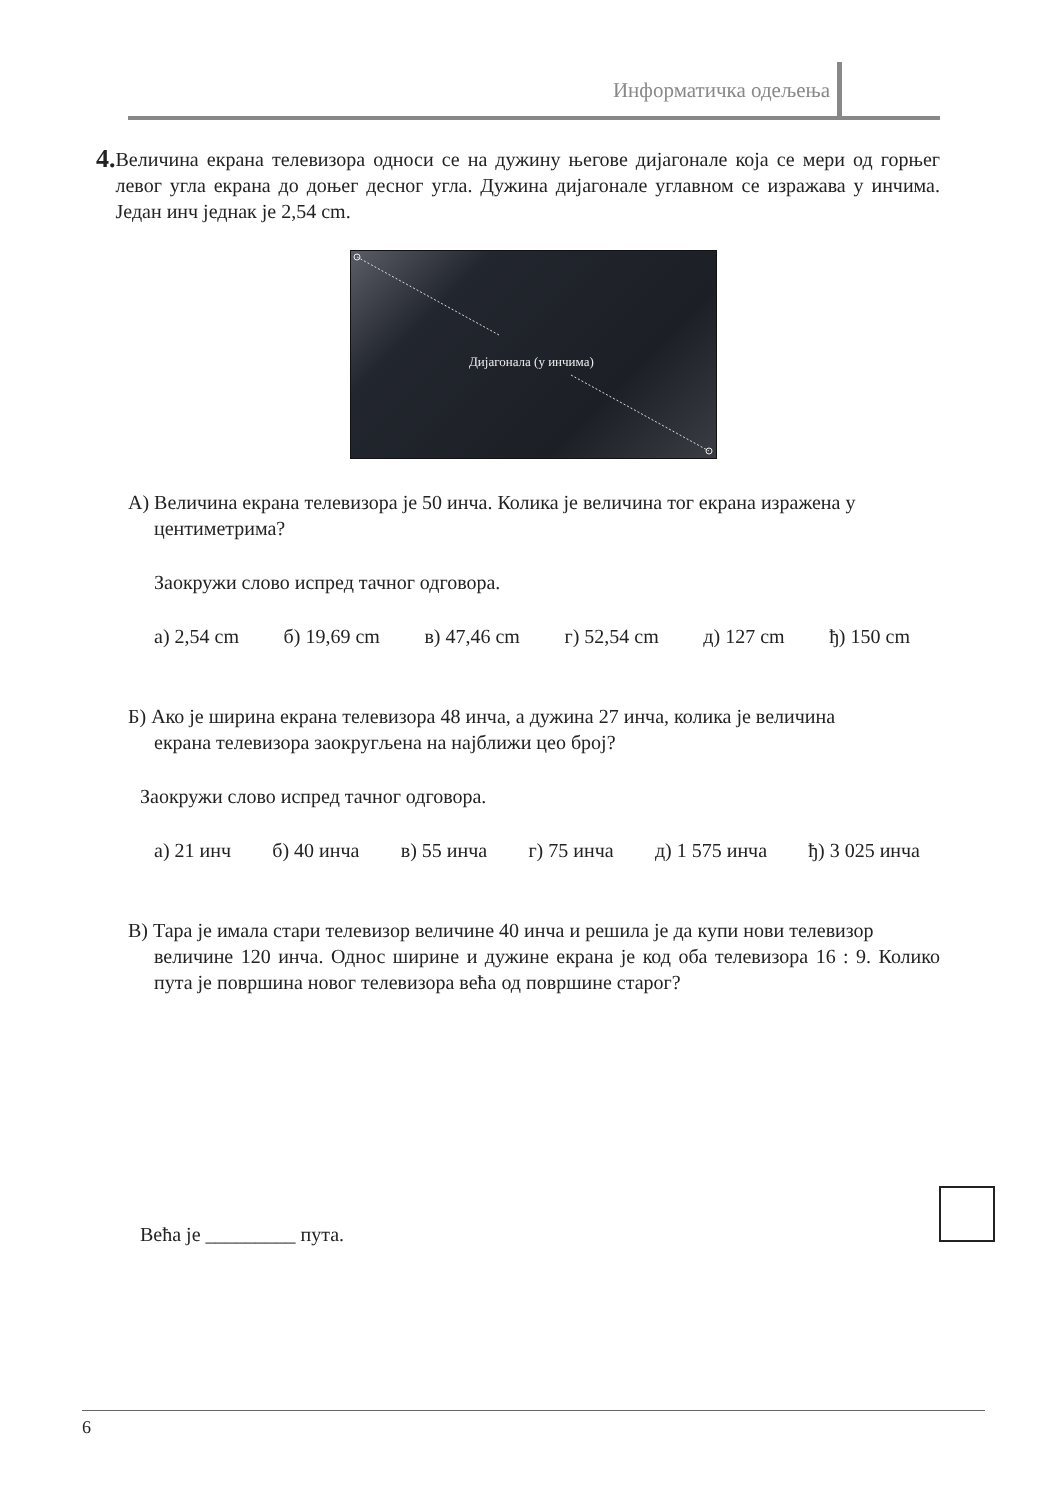Информатичка одељења
4.
Величина екрана телевизора односи се на дужину његове дијагонале која се мери од горњег левог угла екрана до доњег десног угла. Дужина дијагонале углавном се изражава у инчима. Један инч једнак је 2,54 cm.
Дијагонала (у инчима)
А) Величина екрана телевизора је 50 инча. Колика је величина тог екрана изражена у
центиметрима?
Заокружи слово испред тачног одговора.
а) 2,54 cm б) 19,69 cm в) 47,46 cm г) 52,54 cm д) 127 cm ђ) 150 cm
Б) Ако је ширина екрана телевизора 48 инча, а дужина 27 инча, колика је величина
екрана телевизора заокругљена на најближи цео број?
Заокружи слово испред тачног одговора.
а) 21 инч б) 40 инча в) 55 инча г) 75 инча д) 1 575 инча ђ) 3 025 инча
В) Тара је имала стари телевизор величине 40 инча и решила је да купи нови телевизор
величине 120 инча. Однос ширине и дужине екрана је код оба телевизора 16 : 9. Колико пута је површина новог телевизора већа од површине старог?
Већа је _________ пута.
6